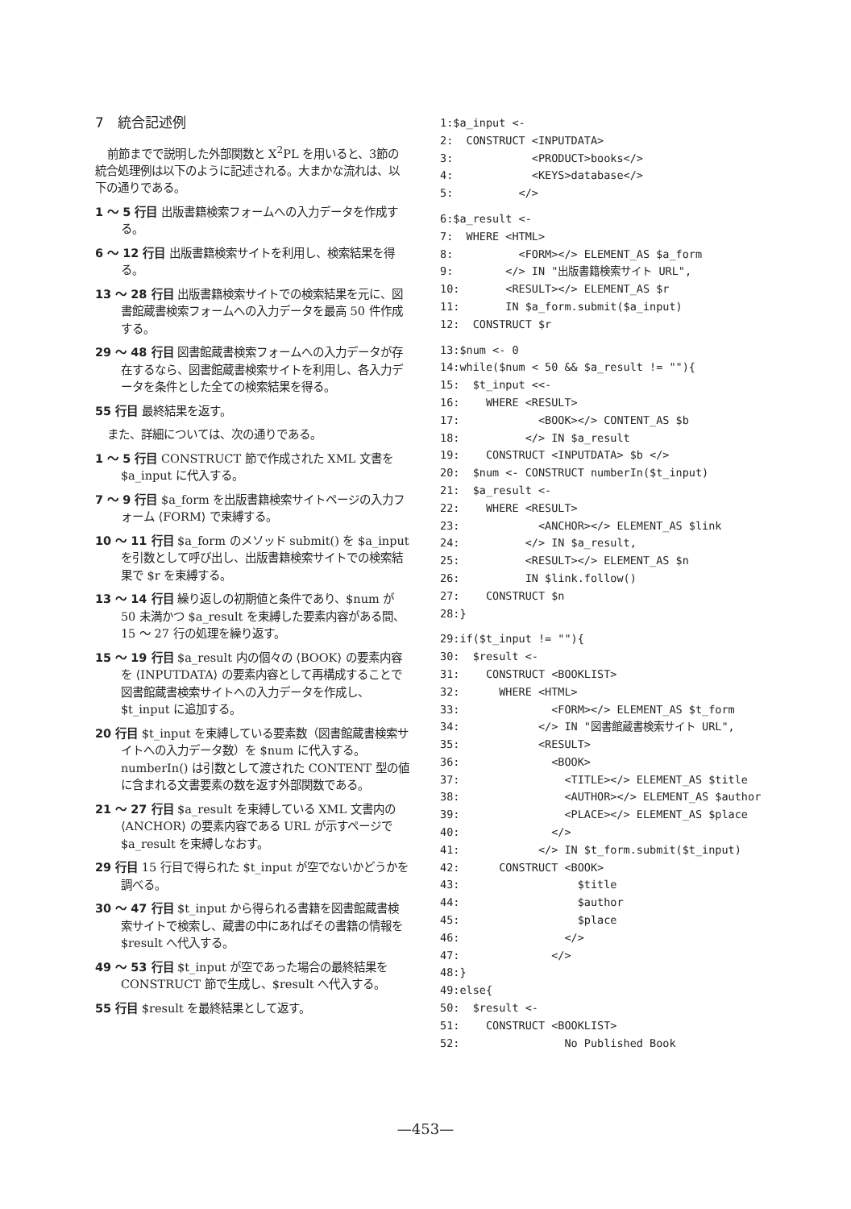7　統合記述例
前節までで説明した外部関数と X<sup>2</sup>PL を用いると、3節の統合処理例は以下のように記述される。大まかな流れは、以下の通りである。
1 ～ 5 行目 出版書籍検索フォームへの入力データを作成する。
6 ～ 12 行目 出版書籍検索サイトを利用し、検索結果を得る。
13 ～ 28 行目 出版書籍検索サイトでの検索結果を元に、図書館蔵書検索フォームへの入力データを最高 50 件作成する。
29 ～ 48 行目 図書館蔵書検索フォームへの入力データが存在するなら、図書館蔵書検索サイトを利用し、各入力データを条件とした全ての検索結果を得る。
55 行目 最終結果を返す。
また、詳細については、次の通りである。
1 ～ 5 行目 CONSTRUCT 節で作成された XML 文書を $a_input に代入する。
7 ～ 9 行目 $a_form を出版書籍検索サイトページの入力フォーム ⟨FORM⟩ で束縛する。
10 ～ 11 行目 $a_form のメソッド submit() を $a_input を引数として呼び出し、出版書籍検索サイトでの検索結果で $r を束縛する。
13 ～ 14 行目 繰り返しの初期値と条件であり、$num が 50 未満かつ $a_result を束縛した要素内容がある間、15 ～ 27 行の処理を繰り返す。
15 ～ 19 行目 $a_result 内の個々の ⟨BOOK⟩ の要素内容を ⟨INPUTDATA⟩ の要素内容として再構成することで図書館蔵書検索サイトへの入力データを作成し、$t_input に追加する。
20 行目 $t_input を束縛している要素数（図書館蔵書検索サイトへの入力データ数）を $num に代入する。numberIn() は引数として渡された CONTENT 型の値に含まれる文書要素の数を返す外部関数である。
21 ～ 27 行目 $a_result を束縛している XML 文書内の ⟨ANCHOR⟩ の要素内容である URL が示すページで $a_result を束縛しなおす。
29 行目 15 行目で得られた $t_input が空でないかどうかを調べる。
30 ～ 47 行目 $t_input から得られる書籍を図書館蔵書検索サイトで検索し、蔵書の中にあればその書籍の情報を $result へ代入する。
49 ～ 53 行目 $t_input が空であった場合の最終結果を CONSTRUCT 節で生成し、$result へ代入する。
55 行目 $result を最終結果として返す。
1:$a_input <-
2:  CONSTRUCT <INPUTDATA>
3:            <PRODUCT>books</>
4:            <KEYS>database</>
5:          </>
6:$a_result <-
7:  WHERE <HTML>
8:          <FORM></> ELEMENT_AS $a_form
9:        </> IN "出版書籍検索サイト URL",
10:       <RESULT></> ELEMENT_AS $r
11:       IN $a_form.submit($a_input)
12:  CONSTRUCT $r
13:$num <- 0
14:while($num < 50 && $a_result != ""){
15:  $t_input <<-
16:    WHERE <RESULT>
17:            <BOOK></> CONTENT_AS $b
18:          </> IN $a_result
19:    CONSTRUCT <INPUTDATA> $b </>
20:  $num <- CONSTRUCT numberIn($t_input)
21:  $a_result <-
22:    WHERE <RESULT>
23:            <ANCHOR></> ELEMENT_AS $link
24:          </> IN $a_result,
25:          <RESULT></> ELEMENT_AS $n
26:          IN $link.follow()
27:    CONSTRUCT $n
28:}
29:if($t_input != ""){
30:  $result <-
31:    CONSTRUCT <BOOKLIST>
32:      WHERE <HTML>
33:              <FORM></> ELEMENT_AS $t_form
34:            </> IN "図書館蔵書検索サイト URL",
35:            <RESULT>
36:              <BOOK>
37:                <TITLE></> ELEMENT_AS $title
38:                <AUTHOR></> ELEMENT_AS $author
39:                <PLACE></> ELEMENT_AS $place
40:              </>
41:            </> IN $t_form.submit($t_input)
42:      CONSTRUCT <BOOK>
43:                  $title
44:                  $author
45:                  $place
46:                </>
47:              </>
48:}
49:else{
50:  $result <-
51:    CONSTRUCT <BOOKLIST>
52:                No Published Book
—453—